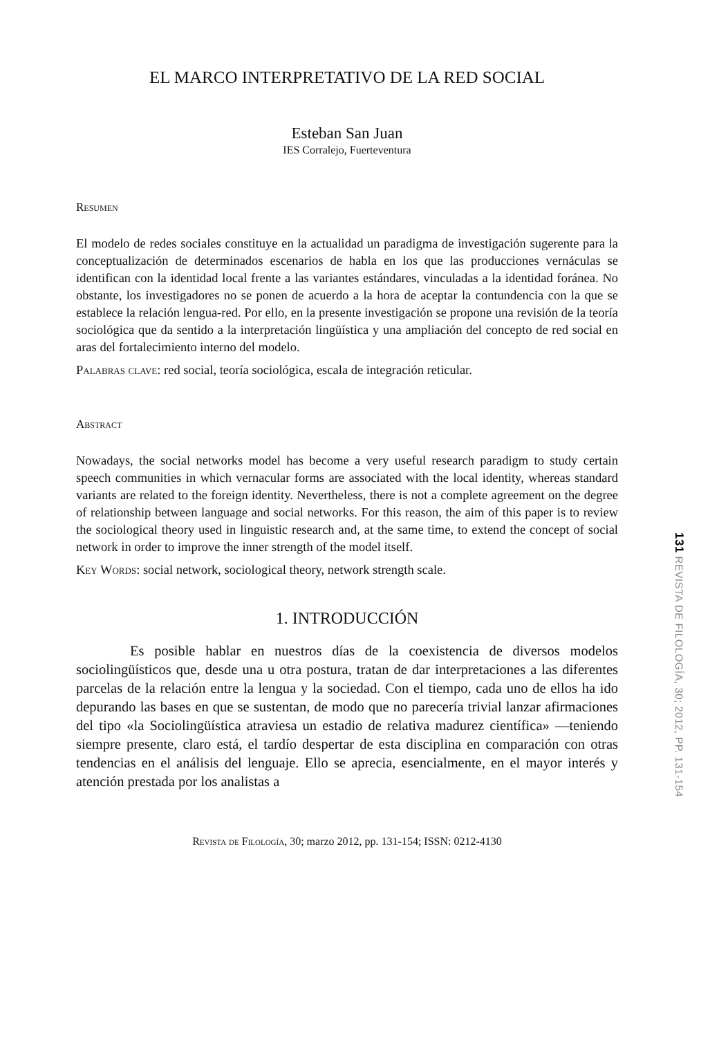EL MARCO INTERPRETATIVO DE LA RED SOCIAL
Esteban San Juan
IES Corralejo, Fuerteventura
Resumen
El modelo de redes sociales constituye en la actualidad un paradigma de investigación sugerente para la conceptualización de determinados escenarios de habla en los que las producciones vernáculas se identifican con la identidad local frente a las variantes estándares, vinculadas a la identidad foránea. No obstante, los investigadores no se ponen de acuerdo a la hora de aceptar la contundencia con la que se establece la relación lengua-red. Por ello, en la presente investigación se propone una revisión de la teoría sociológica que da sentido a la interpretación lingüística y una ampliación del concepto de red social en aras del fortalecimiento interno del modelo.
Palabras clave: red social, teoría sociológica, escala de integración reticular.
Abstract
Nowadays, the social networks model has become a very useful research paradigm to study certain speech communities in which vernacular forms are associated with the local identity, whereas standard variants are related to the foreign identity. Nevertheless, there is not a complete agreement on the degree of relationship between language and social networks. For this reason, the aim of this paper is to review the sociological theory used in linguistic research and, at the same time, to extend the concept of social network in order to improve the inner strength of the model itself.
Key Words: social network, sociological theory, network strength scale.
1. INTRODUCCIÓN
Es posible hablar en nuestros días de la coexistencia de diversos modelos sociolingüísticos que, desde una u otra postura, tratan de dar interpretaciones a las diferentes parcelas de la relación entre la lengua y la sociedad. Con el tiempo, cada uno de ellos ha ido depurando las bases en que se sustentan, de modo que no parecería trivial lanzar afirmaciones del tipo «la Sociolingüística atraviesa un estadio de relativa madurez científica» —teniendo siempre presente, claro está, el tardío despertar de esta disciplina en comparación con otras tendencias en el análisis del lenguaje. Ello se aprecia, esencialmente, en el mayor interés y atención prestada por los analistas a
Revista de Filología, 30; marzo 2012, pp. 131-154; ISSN: 0212-4130
131 REVISTA DE FILOLOGÍA, 30; 2012, PP. 131-154